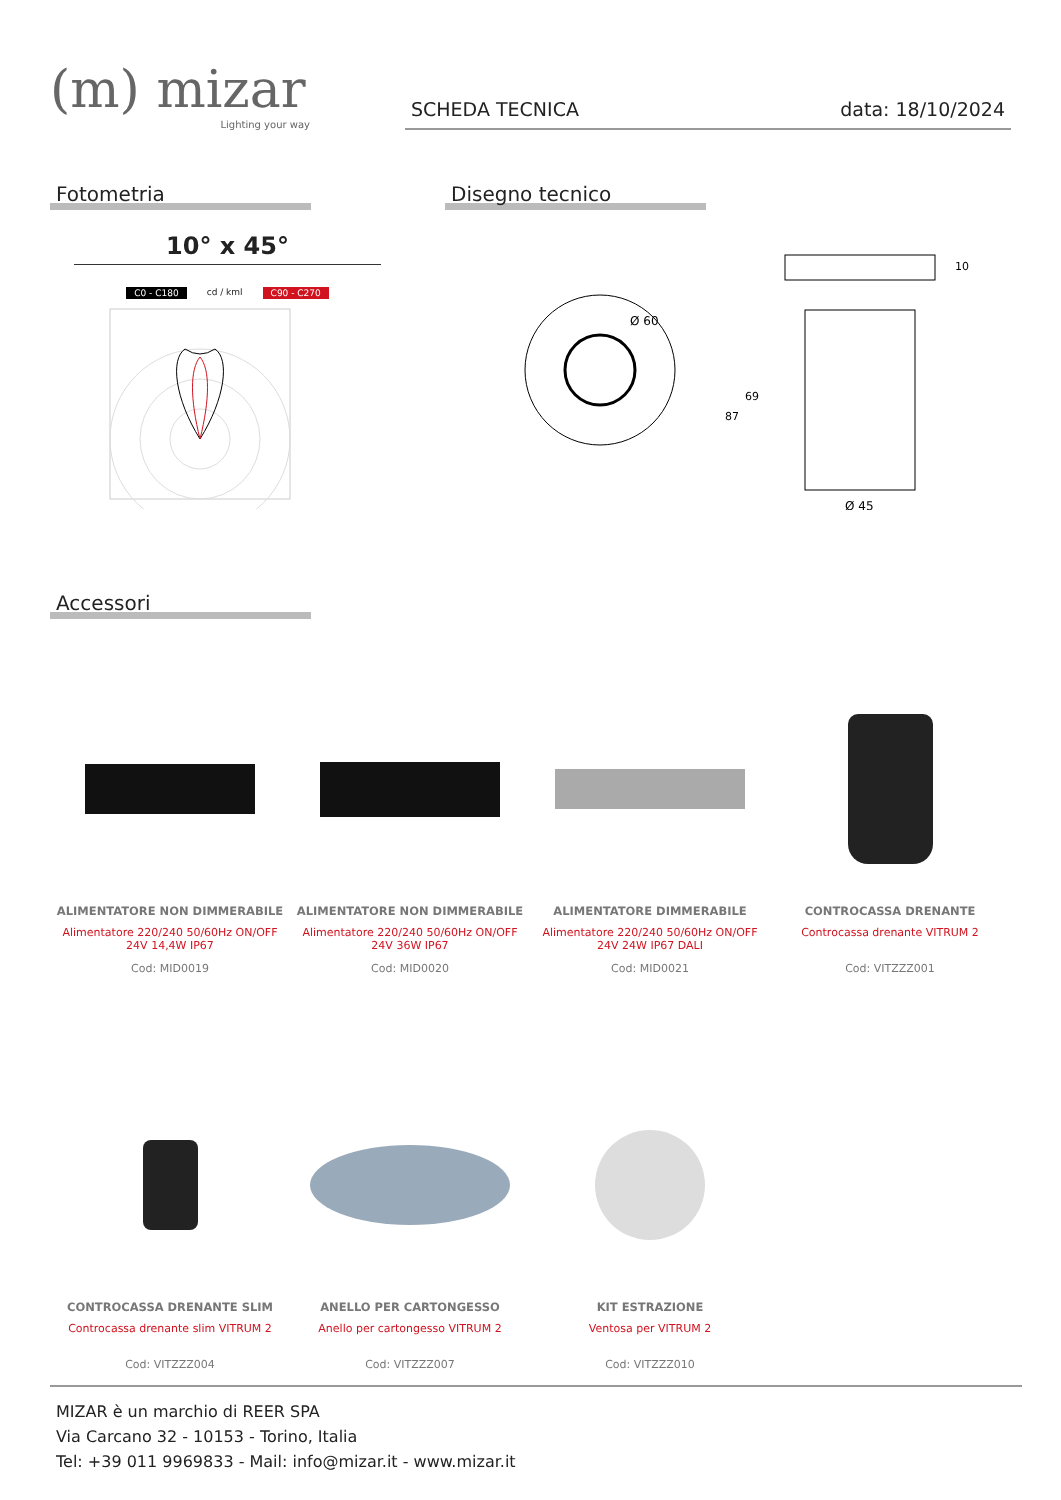(m) mizar
Lighting your way
SCHEDA TECNICA data: 18/10/2024
Fotometria
10° x 45°
C0 - C180 cd / kml C90 - C270
Disegno tecnico
Ø 60
Ø 45
10
69
87
Accessori
ALIMENTATORE NON DIMMERABILE
Alimentatore 220/240 50/60Hz ON/OFF
24V 14,4W IP67
Cod: MID0019
ALIMENTATORE NON DIMMERABILE
Alimentatore 220/240 50/60Hz ON/OFF
24V 36W IP67
Cod: MID0020
ALIMENTATORE DIMMERABILE
Alimentatore 220/240 50/60Hz ON/OFF
24V 24W IP67 DALI
Cod: MID0021
CONTROCASSA DRENANTE
Controcassa drenante VITRUM 2
Cod: VITZZZ001
CONTROCASSA DRENANTE SLIM
Controcassa drenante slim VITRUM 2
Cod: VITZZZ004
ANELLO PER CARTONGESSO
Anello per cartongesso VITRUM 2
Cod: VITZZZ007
KIT ESTRAZIONE
Ventosa per VITRUM 2
Cod: VITZZZ010
MIZAR è un marchio di REER SPA
Via Carcano 32 - 10153 - Torino, Italia
Tel: +39 011 9969833 - Mail: info@mizar.it - www.mizar.it